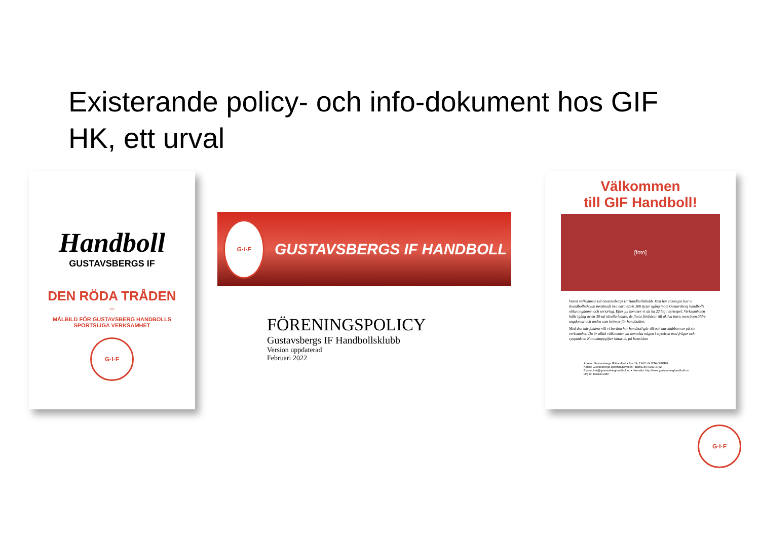Existerande policy- och info-dokument hos GIF HK, ett urval
Handboll
GUSTAVSBERGS IF
DEN RÖDA TRÅDEN
–
MÅLBILD FÖR GUSTAVSBERG HANDBOLLS
SPORTSLIGA VERKSAMHET
G·I·F
G·I·F
GUSTAVSBERGS IF HANDBOLL
FÖRENINGSPOLICY
Gustavsbergs IF Handbollsklubb
Version uppdaterad
Februari 2022
Välkommen
till GIF Handboll!
[foto]
Varmt välkommen till Gustavsbergs IF Handbollsklubb. Den här säsongen har vi (handbollsskolan inräknad) bra nära exakt 300 tjejer igång inom Gustavsberg handbolls olika ungdoms- och seriorlag. Efter jul kommer vi att ha 22 lag i seriespel. Verksamheten hålls igång av ett 30-tal ideella ledare, de flesta föräldrar till aktiva barn, men även äldre ungdomar och andra som brinner för handbollen.
Med den här foldern vill vi berätta hur handboll går till och hur klubben ser på sin verksamhet. Du är alltid välkommen att kontakta någon i styrelsen med frågor och synpunkter. Kontaktuppgifter hittar du på hemsidan.
Adress: Gustavsbergs IF Handboll • Box 14, 13421 GUSTAVSBERG
Kansli: Gustavsbergs sporthall/Ekvallen • BankGiro: 5341-8752
E-post: info@gustavsberghandboll.nu • Hemsida: http://www.gustavsberghandboll.nu
Org nr: 802430-2807
G·I·F